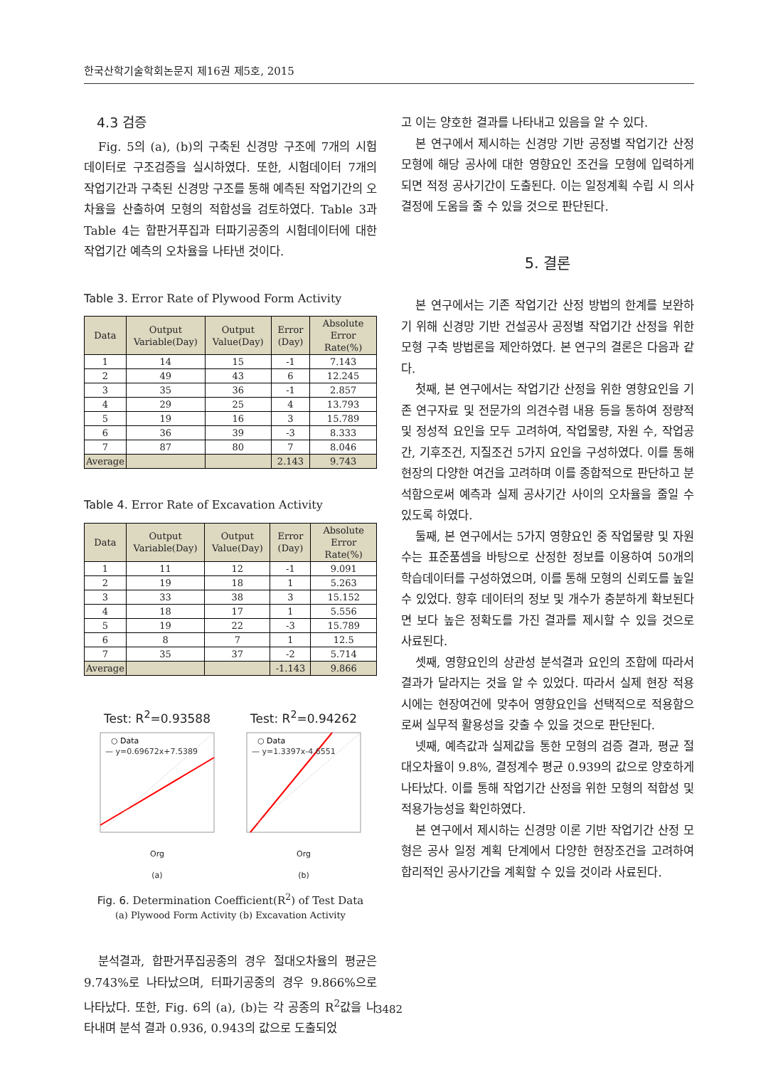한국산학기술학회논문지 제16권 제5호, 2015
4.3 검증
Fig. 5의 (a), (b)의 구축된 신경망 구조에 7개의 시험 데이터로 구조검증을 실시하였다. 또한, 시험데이터 7개의 작업기간과 구축된 신경망 구조를 통해 예측된 작업기간의 오차율을 산출하여 모형의 적합성을 검토하였다. Table 3과 Table 4는 합판거푸집과 터파기공종의 시험데이터에 대한 작업기간 예측의 오차율을 나타낸 것이다.
Table 3. Error Rate of Plywood Form Activity
| Data | Output Variable(Day) | Output Value(Day) | Error (Day) | Absolute Error Rate(%) |
| --- | --- | --- | --- | --- |
| 1 | 14 | 15 | -1 | 7.143 |
| 2 | 49 | 43 | 6 | 12.245 |
| 3 | 35 | 36 | -1 | 2.857 |
| 4 | 29 | 25 | 4 | 13.793 |
| 5 | 19 | 16 | 3 | 15.789 |
| 6 | 36 | 39 | -3 | 8.333 |
| 7 | 87 | 80 | 7 | 8.046 |
| Average | | | 2.143 | 9.743 |
Table 4. Error Rate of Excavation Activity
| Data | Output Variable(Day) | Output Value(Day) | Error (Day) | Absolute Error Rate(%) |
| --- | --- | --- | --- | --- |
| 1 | 11 | 12 | -1 | 9.091 |
| 2 | 19 | 18 | 1 | 5.263 |
| 3 | 33 | 38 | 3 | 15.152 |
| 4 | 18 | 17 | 1 | 5.556 |
| 5 | 19 | 22 | -3 | 15.789 |
| 6 | 8 | 7 | 1 | 12.5 |
| 7 | 35 | 37 | -2 | 5.714 |
| Average | | | -1.143 | 9.866 |
Test: R<sup>2</sup>=0.93588
○ Data
— y=0.69672x+7.5389
Org
(a)
Test: R<sup>2</sup>=0.94262
○ Data
— y=1.3397x-4.6551
Org
(b)
Fig. 6. Determination Coefficient(R<sup>2</sup>) of Test Data
(a) Plywood Form Activity (b) Excavation Activity
분석결과, 합판거푸집공종의 경우 절대오차율의 평균은 9.743%로 나타났으며, 터파기공종의 경우 9.866%으로 나타났다. 또한, Fig. 6의 (a), (b)는 각 공종의 R<sup>2</sup>값을 나타내며 분석 결과 0.936, 0.943의 값으로 도출되었
고 이는 양호한 결과를 나타내고 있음을 알 수 있다.
본 연구에서 제시하는 신경망 기반 공정별 작업기간 산정 모형에 해당 공사에 대한 영향요인 조건을 모형에 입력하게 되면 적정 공사기간이 도출된다. 이는 일정계획 수립 시 의사결정에 도움을 줄 수 있을 것으로 판단된다.
5. 결론
본 연구에서는 기존 작업기간 산정 방법의 한계를 보완하기 위해 신경망 기반 건설공사 공정별 작업기간 산정을 위한 모형 구축 방법론을 제안하였다. 본 연구의 결론은 다음과 같다.
첫째, 본 연구에서는 작업기간 산정을 위한 영향요인을 기존 연구자료 및 전문가의 의견수렴 내용 등을 통하여 정량적 및 정성적 요인을 모두 고려하여, 작업물량, 자원 수, 작업공간, 기후조건, 지질조건 5가지 요인을 구성하였다. 이를 통해 현장의 다양한 여건을 고려하며 이를 종합적으로 판단하고 분석함으로써 예측과 실제 공사기간 사이의 오차율을 줄일 수 있도록 하였다.
둘째, 본 연구에서는 5가지 영향요인 중 작업물량 및 자원 수는 표준품셈을 바탕으로 산정한 정보를 이용하여 50개의 학습데이터를 구성하였으며, 이를 통해 모형의 신뢰도를 높일 수 있었다. 향후 데이터의 정보 및 개수가 충분하게 확보된다면 보다 높은 정확도를 가진 결과를 제시할 수 있을 것으로 사료된다.
셋째, 영향요인의 상관성 분석결과 요인의 조합에 따라서 결과가 달라지는 것을 알 수 있었다. 따라서 실제 현장 적용 시에는 현장여건에 맞추어 영향요인을 선택적으로 적용함으로써 실무적 활용성을 갖출 수 있을 것으로 판단된다.
넷째, 예측값과 실제값을 통한 모형의 검증 결과, 평균 절대오차율이 9.8%, 결정계수 평균 0.939의 값으로 양호하게 나타났다. 이를 통해 작업기간 산정을 위한 모형의 적합성 및 적용가능성을 확인하였다.
본 연구에서 제시하는 신경망 이론 기반 작업기간 산정 모형은 공사 일정 계획 단계에서 다양한 현장조건을 고려하여 합리적인 공사기간을 계획할 수 있을 것이라 사료된다.
3482